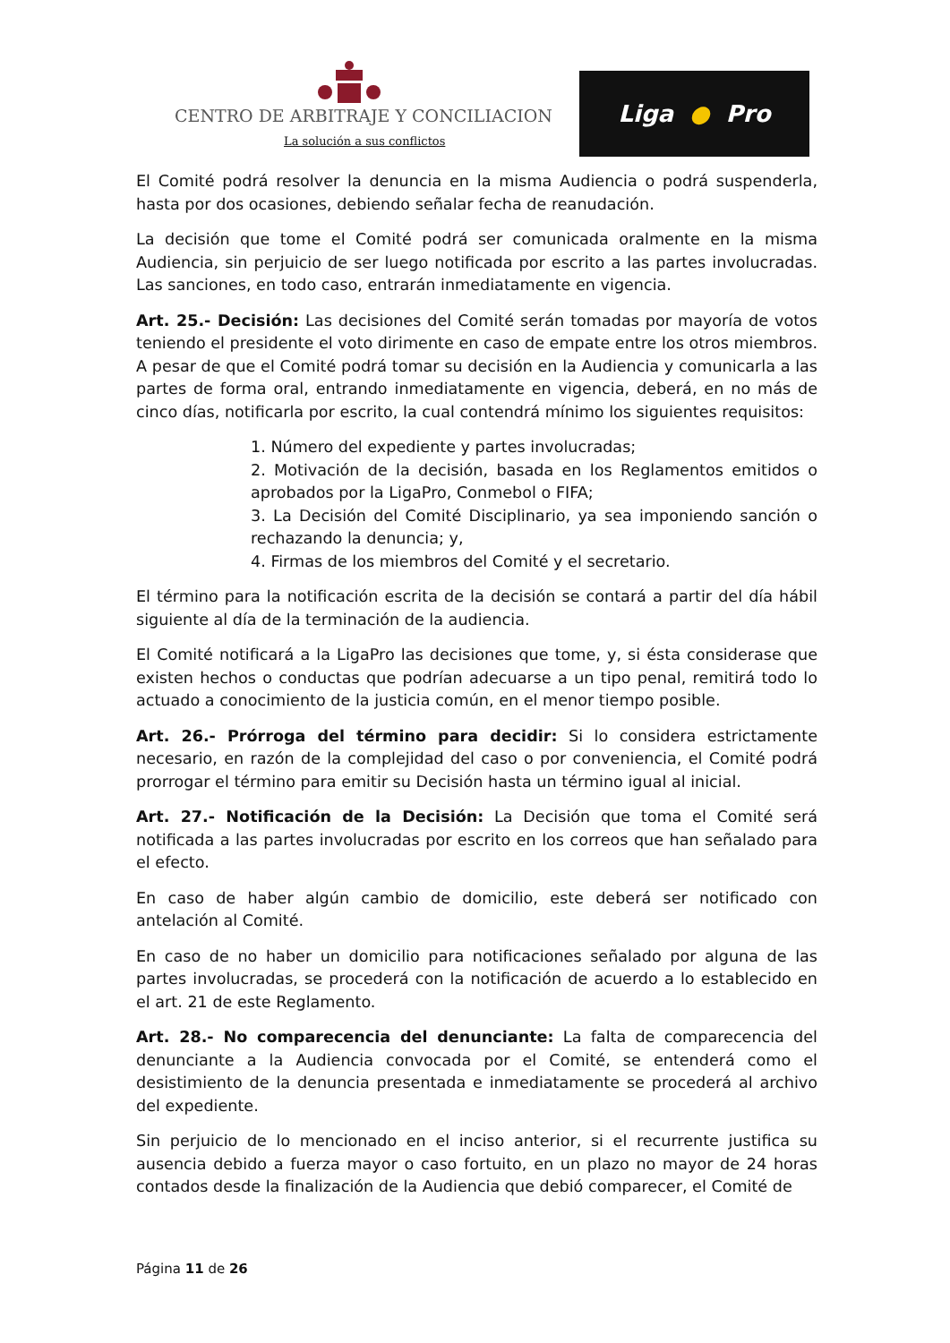CENTRO DE ARBITRAJE Y CONCILIACION
La solución a sus conflictos
Liga ● Pro
El Comité podrá resolver la denuncia en la misma Audiencia o podrá suspenderla, hasta por dos ocasiones, debiendo señalar fecha de reanudación.
La decisión que tome el Comité podrá ser comunicada oralmente en la misma Audiencia, sin perjuicio de ser luego notificada por escrito a las partes involucradas. Las sanciones, en todo caso, entrarán inmediatamente en vigencia.
Art. 25.- Decisión: Las decisiones del Comité serán tomadas por mayoría de votos teniendo el presidente el voto dirimente en caso de empate entre los otros miembros. A pesar de que el Comité podrá tomar su decisión en la Audiencia y comunicarla a las partes de forma oral, entrando inmediatamente en vigencia, deberá, en no más de cinco días, notificarla por escrito, la cual contendrá mínimo los siguientes requisitos:
1. Número del expediente y partes involucradas;
2. Motivación de la decisión, basada en los Reglamentos emitidos o aprobados por la LigaPro, Conmebol o FIFA;
3. La Decisión del Comité Disciplinario, ya sea imponiendo sanción o rechazando la denuncia; y,
4. Firmas de los miembros del Comité y el secretario.
El término para la notificación escrita de la decisión se contará a partir del día hábil siguiente al día de la terminación de la audiencia.
El Comité notificará a la LigaPro las decisiones que tome, y, si ésta considerase que existen hechos o conductas que podrían adecuarse a un tipo penal, remitirá todo lo actuado a conocimiento de la justicia común, en el menor tiempo posible.
Art. 26.- Prórroga del término para decidir: Si lo considera estrictamente necesario, en razón de la complejidad del caso o por conveniencia, el Comité podrá prorrogar el término para emitir su Decisión hasta un término igual al inicial.
Art. 27.- Notificación de la Decisión: La Decisión que toma el Comité será notificada a las partes involucradas por escrito en los correos que han señalado para el efecto.
En caso de haber algún cambio de domicilio, este deberá ser notificado con antelación al Comité.
En caso de no haber un domicilio para notificaciones señalado por alguna de las partes involucradas, se procederá con la notificación de acuerdo a lo establecido en el art. 21 de este Reglamento.
Art. 28.- No comparecencia del denunciante: La falta de comparecencia del denunciante a la Audiencia convocada por el Comité, se entenderá como el desistimiento de la denuncia presentada e inmediatamente se procederá al archivo del expediente.
Sin perjuicio de lo mencionado en el inciso anterior, si el recurrente justifica su ausencia debido a fuerza mayor o caso fortuito, en un plazo no mayor de 24 horas contados desde la finalización de la Audiencia que debió comparecer, el Comité de
Página 11 de 26